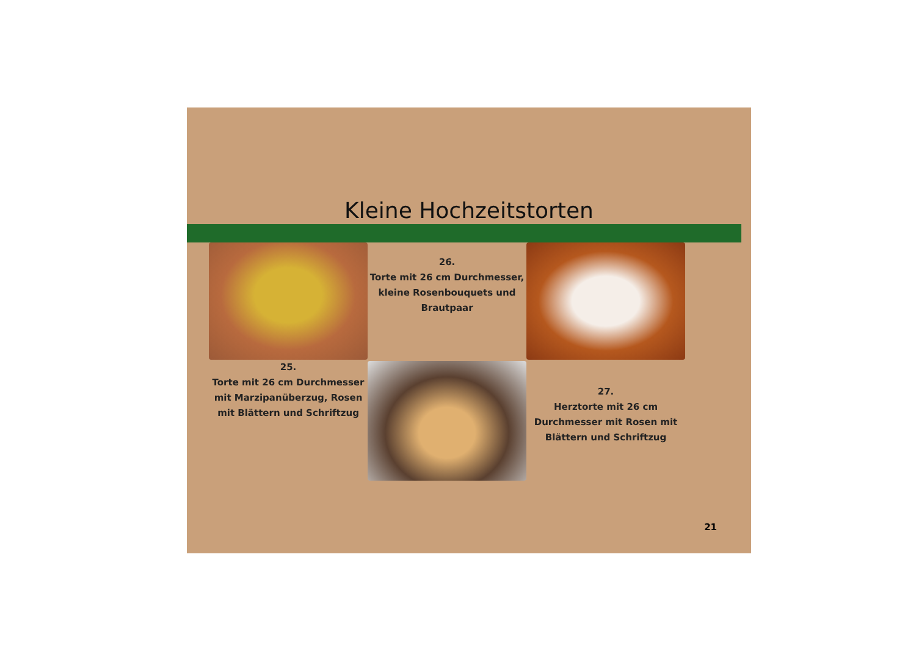Kleine Hochzeitstorten
25.
Torte mit 26 cm Durchmesser mit Marzipanüberzug, Rosen mit Blättern und Schriftzug
26.
Torte mit 26 cm Durchmesser, kleine Rosenbouquets und Brautpaar
27.
Herztorte mit 26 cm Durchmesser mit Rosen mit Blättern und Schriftzug
21